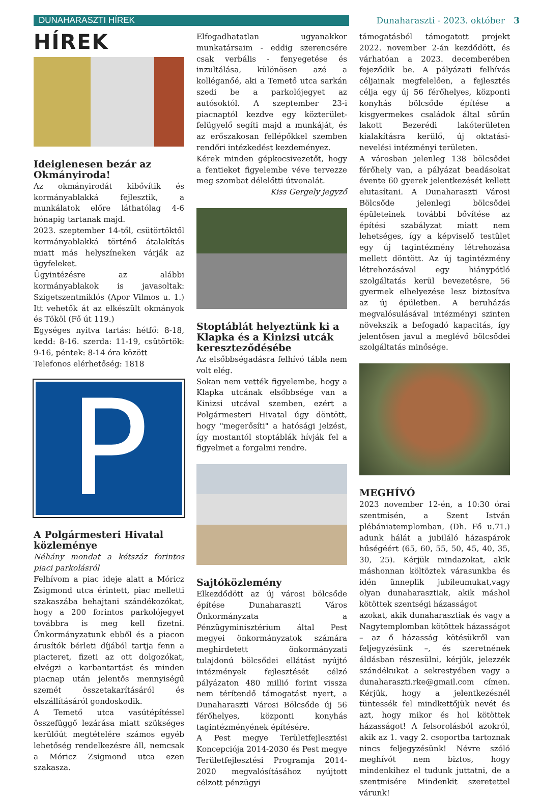DUNAHARASZTI HÍREK
Dunaharaszti - 2023. október 3
HÍREK
Ideiglenesen bezár az Okmányiroda!
Az okmányirodát kibővítik és kormányablakká fejlesztik, a munkálatok előre láthatólag 4-6 hónapig tartanak majd.
2023. szeptember 14-től, csütörtöktől kormányablakká történő átalakítás miatt más helyszíneken várják az ügyfeleket.
Ügyintézésre az alábbi kormányablakok is javasoltak: Szigetszentmiklós (Apor Vilmos u. 1.) Itt vehetők át az elkészült okmányok és Tököl (Fő út 119.)
Egységes nyitva tartás: hétfő: 8-18, kedd: 8-16. szerda: 11-19, csütörtök: 9-16, péntek: 8-14 óra között
Telefonos elérhetőség: 1818
P
A Polgármesteri Hivatal közleménye
Néhány mondat a kétszáz forintos piaci parkolásról
Felhívom a piac ideje alatt a Móricz Zsigmond utca érintett, piac melletti szakaszába behajtani szándékozókat, hogy a 200 forintos parkolójegyet továbbra is meg kell fizetni. Önkormányzatunk ebből és a piacon árusítók bérleti díjából tartja fenn a piacteret, fizeti az ott dolgozókat, elvégzi a karbantartást és minden piacnap után jelentős mennyiségű szemét összetakarításáról és elszállításáról gondoskodik.
A Temető utca vasútépítéssel összefüggő lezárása miatt szükséges kerülőút megtételére számos egyéb lehetőség rendelkezésre áll, nemcsak a Móricz Zsigmond utca ezen szakasza.
Elfogadhatatlan ugyanakkor munkatársaim - eddig szerencsére csak verbális - fenyegetése és inzultálása, különösen azé a kolléganőé, aki a Temető utca sarkán szedi be a parkolójegyet az autósoktól. A szeptember 23-i piacnaptól kezdve egy közterület-felügyelő segíti majd a munkáját, és az erőszakosan fellépőkkel szemben rendőri intézkedést kezdeményez.
Kérek minden gépkocsivezetőt, hogy a fentieket figyelembe véve tervezze meg szombat délelőtti útvonalát.
Kiss Gergely jegyző
Stoptáblát helyeztünk ki a Klapka és a Kinizsi utcák kereszteződésébe
Az elsőbbségadásra felhívó tábla nem volt elég.
Sokan nem vették figyelembe, hogy a Klapka utcának elsőbbsége van a Kinizsi utcával szemben, ezért a Polgármesteri Hivatal úgy döntött, hogy "megerősíti" a hatósági jelzést, így mostantól stoptáblák hívják fel a figyelmet a forgalmi rendre.
Sajtóközlemény
Elkezdődött az új városi bölcsőde építése Dunaharaszti Város Önkormányzata a Pénzügyminisztérium által Pest megyei önkormányzatok számára meghirdetett önkormányzati tulajdonú bölcsődei ellátást nyújtó intézmények fejlesztését célzó pályázaton 480 millió forint vissza nem térítendő támogatást nyert, a Dunaharaszti Városi Bölcsőde új 56 férőhelyes, központi konyhás tagintézményének építésére.
A Pest megye Területfejlesztési Koncepciója 2014-2030 és Pest megye Területfejlesztési Programja 2014-2020 megvalósításához nyújtott célzott pénzügyi
támogatásból támogatott projekt 2022. november 2-án kezdődött, és várhatóan a 2023. decemberében fejeződik be. A pályázati felhívás céljainak megfelelően, a fejlesztés célja egy új 56 férőhelyes, központi konyhás bölcsőde építése a kisgyermekes családok által sűrűn lakott Bezerédi lakóterületen kialakításra kerülő, új oktatási-nevelési intézményi területen.
A városban jelenleg 138 bölcsődei férőhely van, a pályázat beadásokat évente 60 gyerek jelentkezését kellett elutasítani. A Dunaharaszti Városi Bölcsőde jelenlegi bölcsődei épületeinek további bővítése az építési szabályzat miatt nem lehetséges, így a képviselő testület egy új tagintézmény létrehozása mellett döntött. Az új tagintézmény létrehozásával egy hiánypótló szolgáltatás kerül bevezetésre, 56 gyermek elhelyezése lesz biztosítva az új épületben. A beruházás megvalósulásával intézményi szinten növekszik a befogadó kapacitás, így jelentősen javul a meglévő bölcsődei szolgáltatás minősége.
MEGHÍVÓ
2023 november 12-én, a 10:30 órai szentmisén, a Szent István plébániatemplomban, (Dh. Fő u.71.) adunk hálát a jubiláló házaspárok hűségéért (65, 60, 55, 50, 45, 40, 35, 30, 25). Kérjük mindazokat, akik máshonnan költöztek várasunkba és idén ünneplik jubileumukat,vagy olyan dunaharasztiak, akik máshol kötöttek szentségi házasságot
azokat, akik dunaharasztiak és vagy a Nagytemplomban kötöttek házasságot – az ő házasság kötésükről van feljegyzésünk –, és szeretnének áldásban részesülni, kérjük, jelezzék szándékukat a sekrestyében vagy a dunaharaszti.rke@gmail.com címen. Kérjük, hogy a jelentkezésnél tüntessék fel mindkettőjük nevét és azt, hogy mikor és hol kötöttek házasságot! A felsorolásból azokról, akik az 1. vagy 2. csoportba tartoznak nincs feljegyzésünk! Névre szóló meghívót nem biztos, hogy mindenkihez el tudunk juttatni, de a szentmisére Mindenkit szeretettel várunk!